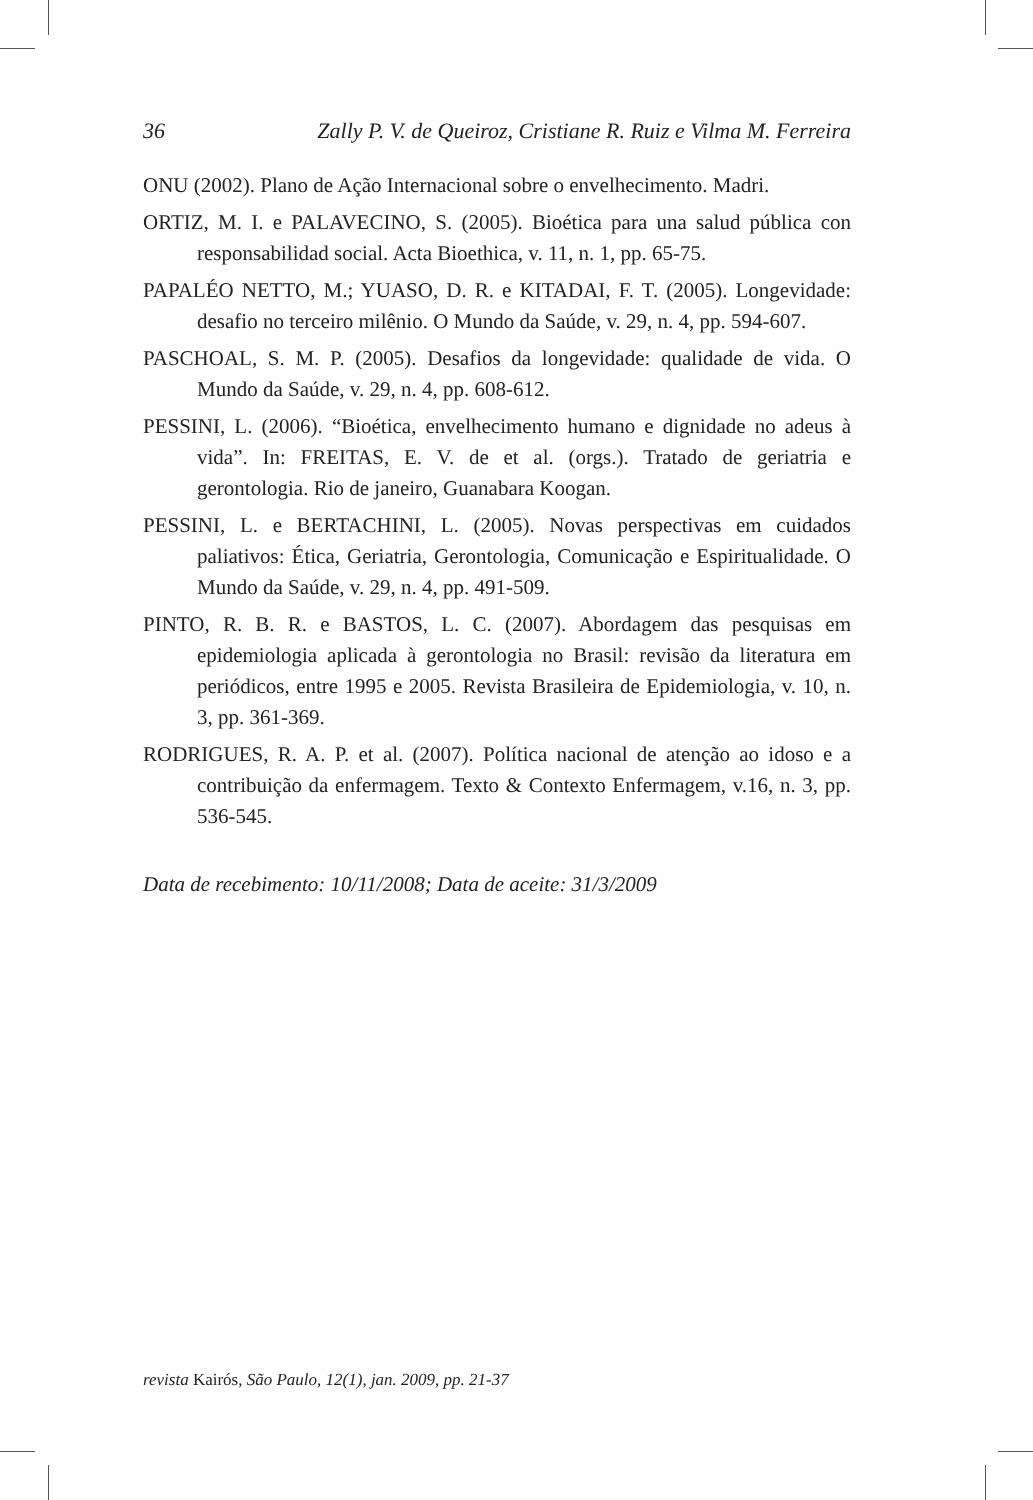36 Zally P. V. de Queiroz, Cristiane R. Ruiz e Vilma M. Ferreira
ONU (2002). Plano de Ação Internacional sobre o envelhecimento. Madri.
ORTIZ, M. I. e PALAVECINO, S. (2005). Bioética para una salud pública con responsabilidad social. Acta Bioethica, v. 11, n. 1, pp. 65-75.
PAPALÉO NETTO, M.; YUASO, D. R. e KITADAI, F. T. (2005). Longevidade: desafio no terceiro milênio. O Mundo da Saúde, v. 29, n. 4, pp. 594-607.
PASCHOAL, S. M. P. (2005). Desafios da longevidade: qualidade de vida. O Mundo da Saúde, v. 29, n. 4, pp. 608-612.
PESSINI, L. (2006). “Bioética, envelhecimento humano e dignidade no adeus à vida”. In: FREITAS, E. V. de et al. (orgs.). Tratado de geriatria e gerontologia. Rio de janeiro, Guanabara Koogan.
PESSINI, L. e BERTACHINI, L. (2005). Novas perspectivas em cuidados paliativos: Ética, Geriatria, Gerontologia, Comunicação e Espiritualidade. O Mundo da Saúde, v. 29, n. 4, pp. 491-509.
PINTO, R. B. R. e BASTOS, L. C. (2007). Abordagem das pesquisas em epidemiologia aplicada à gerontologia no Brasil: revisão da literatura em periódicos, entre 1995 e 2005. Revista Brasileira de Epidemiologia, v. 10, n. 3, pp. 361-369.
RODRIGUES, R. A. P. et al. (2007). Política nacional de atenção ao idoso e a contribuição da enfermagem. Texto & Contexto Enfermagem, v.16, n. 3, pp. 536-545.
Data de recebimento: 10/11/2008; Data de aceite: 31/3/2009
revista Kairós, São Paulo, 12(1), jan. 2009, pp. 21-37